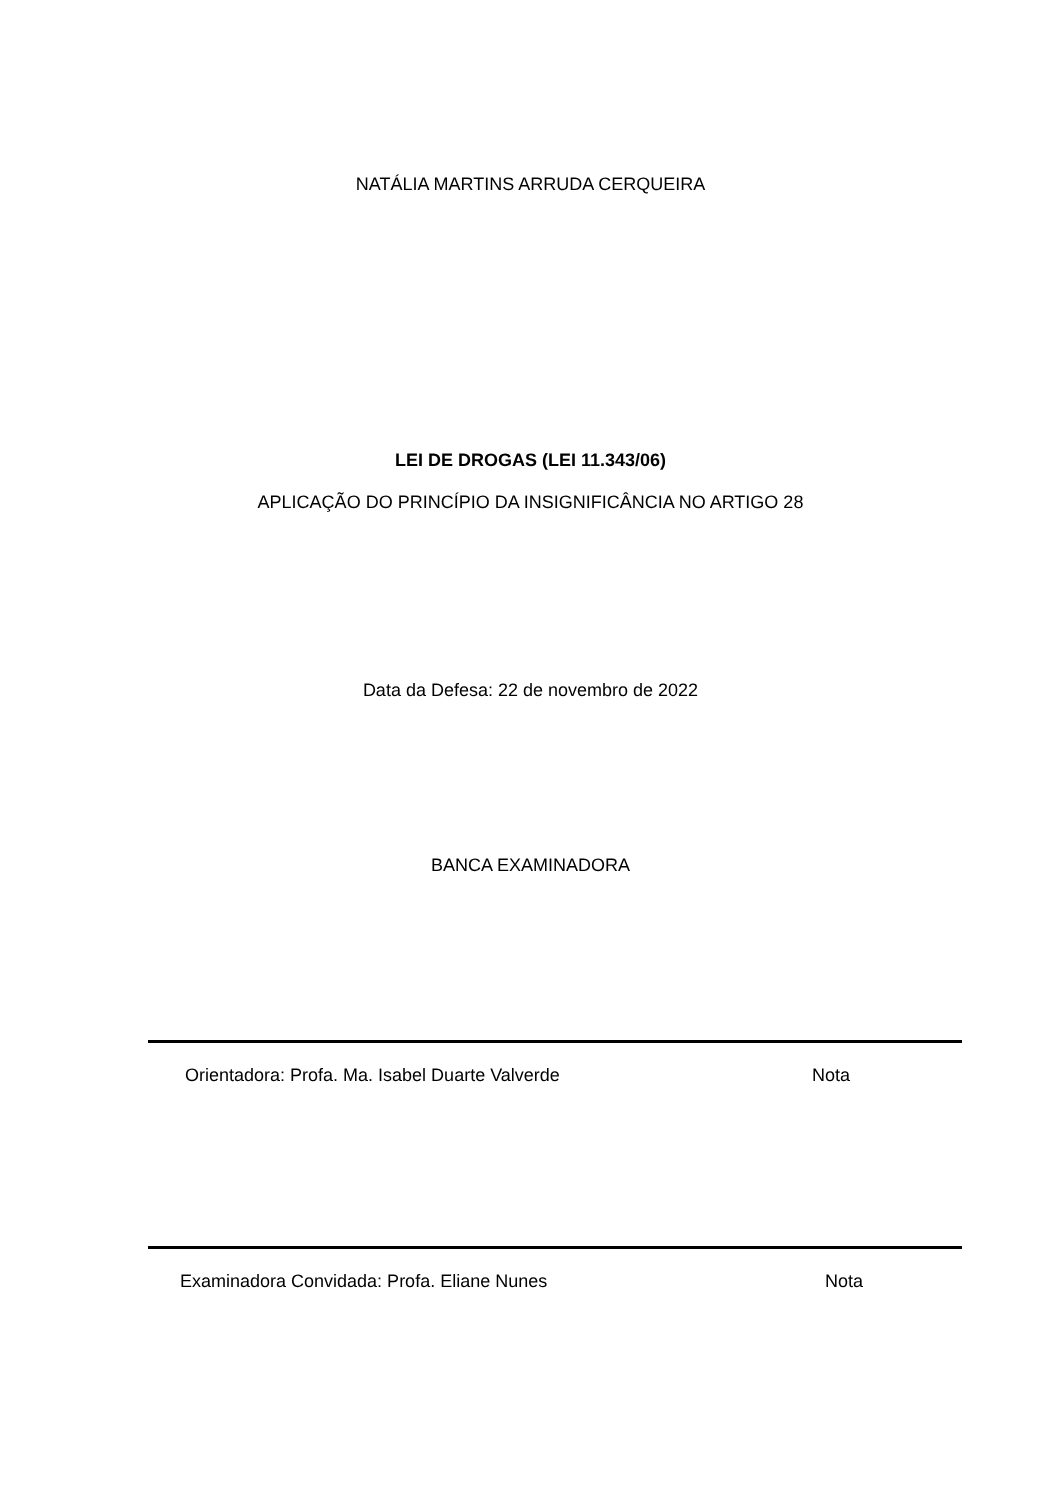NATÁLIA MARTINS ARRUDA CERQUEIRA
LEI DE DROGAS (LEI 11.343/06)
APLICAÇÃO DO PRINCÍPIO DA INSIGNIFICÂNCIA NO ARTIGO 28
Data da Defesa: 22 de novembro de 2022
BANCA EXAMINADORA
Orientadora: Profa. Ma. Isabel Duarte Valverde
Nota
Examinadora Convidada: Profa. Eliane Nunes
Nota